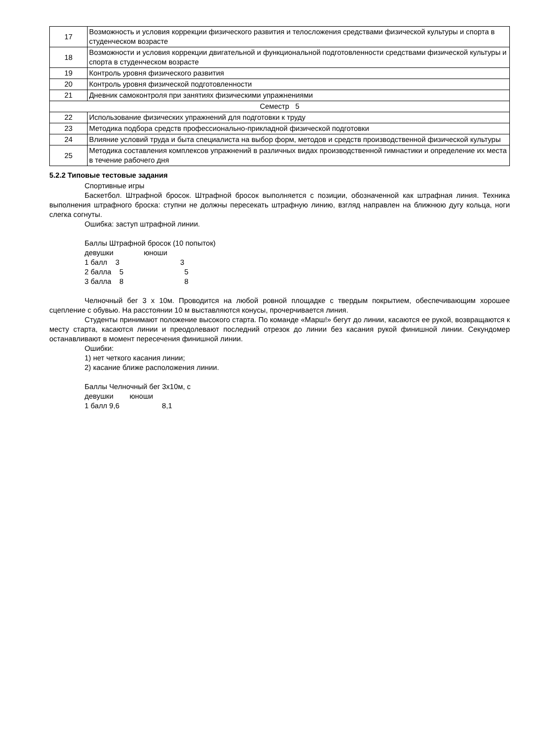| 17 | Возможность и условия коррекции физического развития и телосложения средствами физической культуры и спорта в студенческом возрасте |
| 18 | Возможности и условия коррекции двигательной и функциональной подготовленности средствами физической культуры и спорта в студенческом возрасте |
| 19 | Контроль уровня физического развития |
| 20 | Контроль уровня физической подготовленности |
| 21 | Дневник самоконтроля при занятиях физическими упражнениями |
| Семестр 5 | |
| 22 | Использование физических упражнений для подготовки к труду |
| 23 | Методика подбора средств профессионально-прикладной физической подготовки |
| 24 | Влияние условий труда и быта специалиста на выбор форм, методов и средств производственной физической культуры |
| 25 | Методика составления комплексов упражнений в различных видах производственной гимнастики и определение их места в течение рабочего дня |
5.2.2 Типовые тестовые задания
Спортивные игры
Баскетбол. Штрафной бросок. Штрафной бросок выполняется с позиции, обозначенной как штрафная линия. Техника выполнения штрафного броска: ступни не должны пересекать штрафную линию, взгляд направлен на ближнюю дугу кольца, ноги слегка согнуты.
Ошибка: заступ штрафной линии.
Баллы Штрафной бросок (10 попыток) девушки юноши 1 балл 3 3 2 балла 5 5 3 балла 8 8
Челночный бег 3 х 10м. Проводится на любой ровной площадке с твердым покрытием, обеспечивающим хорошее сцепление с обувью. На расстоянии 10 м выставляются конусы, прочерчивается линия.
Студенты принимают положение высокого старта. По команде «Марш!» бегут до линии, касаются ее рукой, возвращаются к месту старта, касаются линии и преодолевают последний отрезок до линии без касания рукой финишной линии. Секундомер останавливают в момент пересечения финишной линии.
Ошибки:
1) нет четкого касания линии;
2) касание ближе расположения линии.
Баллы Челночный бег 3х10м, с девушки юноши 1 балл 9,6 8,1